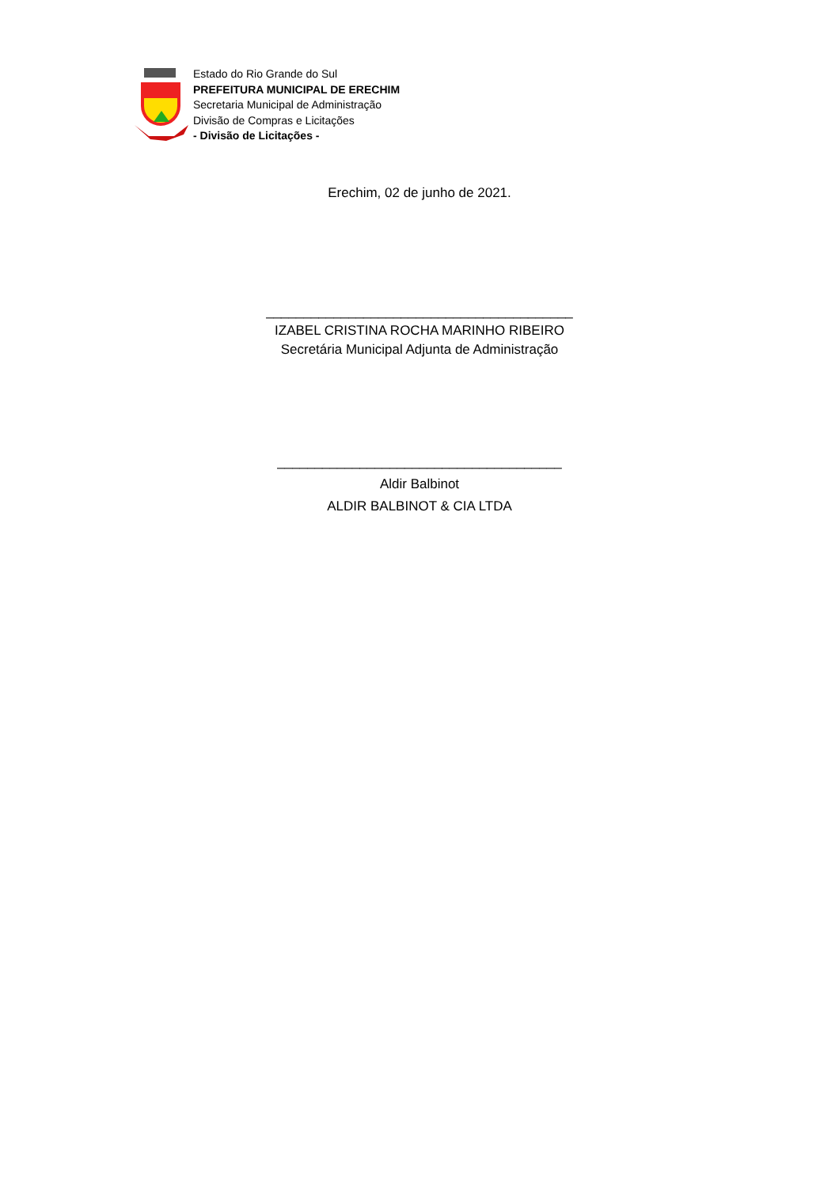Estado do Rio Grande do Sul
PREFEITURA MUNICIPAL DE ERECHIM
Secretaria Municipal de Administração
Divisão de Compras e Licitações
- Divisão de Licitações -
Erechim, 02 de junho de 2021.
_________________________________________
IZABEL CRISTINA ROCHA MARINHO RIBEIRO
Secretária Municipal Adjunta de Administração
______________________________________
Aldir Balbinot
ALDIR BALBINOT & CIA LTDA